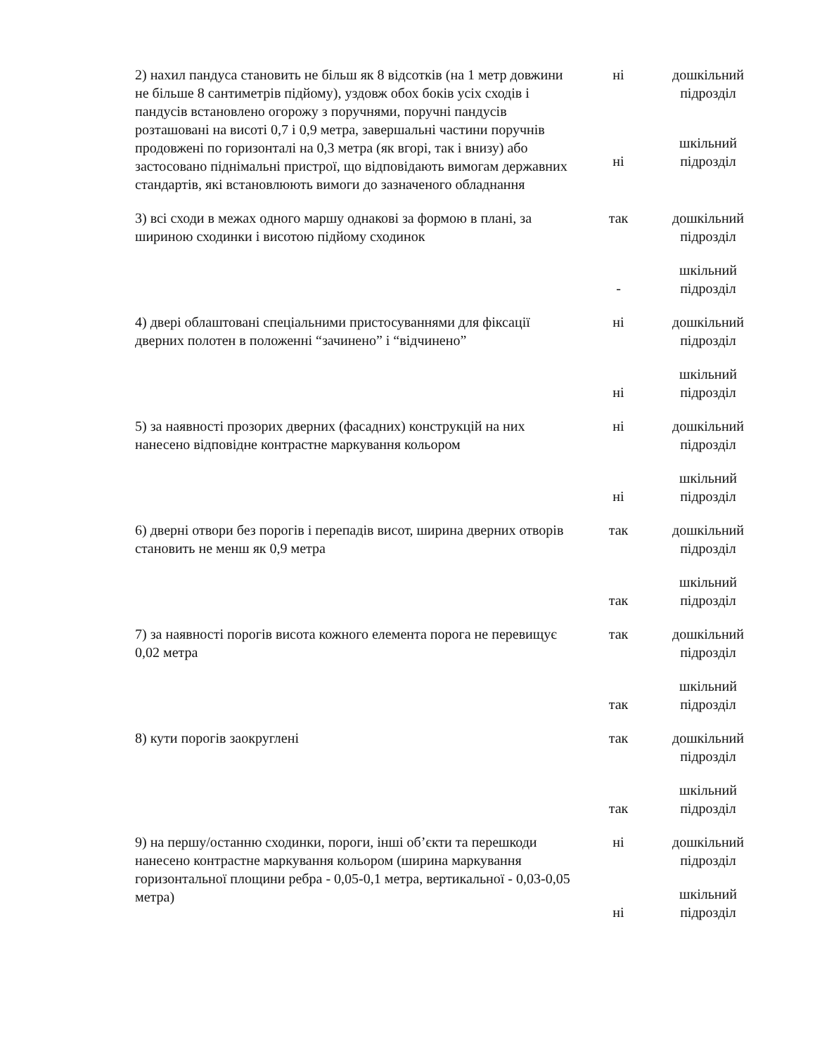| 2) нахил пандуса становить не більш як 8 відсотків (на 1 метр довжини не більше 8 сантиметрів підйому), уздовж обох боків усіх сходів і пандусів встановлено огорожу з поручнями, поручні пандусів розташовані на висоті 0,7 і 0,9 метра, завершальні частини поручнів продовжені по горизонталі на 0,3 метра (як вгорі, так і внизу) або застосовано піднімальні пристрої, що відповідають вимогам державних стандартів, які встановлюють вимоги до зазначеного обладнання | ні | дошкільний підрозділ |
| | ні | шкільний підрозділ |
| 3) всі сходи в межах одного маршу однакові за формою в плані, за шириною сходинки і висотою підйому сходинок | так | дошкільний підрозділ |
| | - | шкільний підрозділ |
| 4) двері облаштовані спеціальними пристосуваннями для фіксації дверних полотен в положенні “зачинено” і “відчинено” | ні | дошкільний підрозділ |
| | ні | шкільний підрозділ |
| 5) за наявності прозорих дверних (фасадних) конструкцій на них нанесено відповідне контрастне маркування кольором | ні | дошкільний підрозділ |
| | ні | шкільний підрозділ |
| 6) дверні отвори без порогів і перепадів висот, ширина дверних отворів становить не менш як 0,9 метра | так | дошкільний підрозділ |
| | так | шкільний підрозділ |
| 7) за наявності порогів висота кожного елемента порога не перевищує 0,02 метра | так | дошкільний підрозділ |
| | так | шкільний підрозділ |
| 8) кути порогів заокруглені | так | дошкільний підрозділ |
| | так | шкільний підрозділ |
| 9) на першу/останню сходинки, пороги, інші об’єкти та перешкоди нанесено контрастне маркування кольором (ширина маркування горизонтальної площини ребра - 0,05-0,1 метра, вертикальної - 0,03-0,05 метра) | ні | дошкільний підрозділ |
| | ні | шкільний підрозділ |